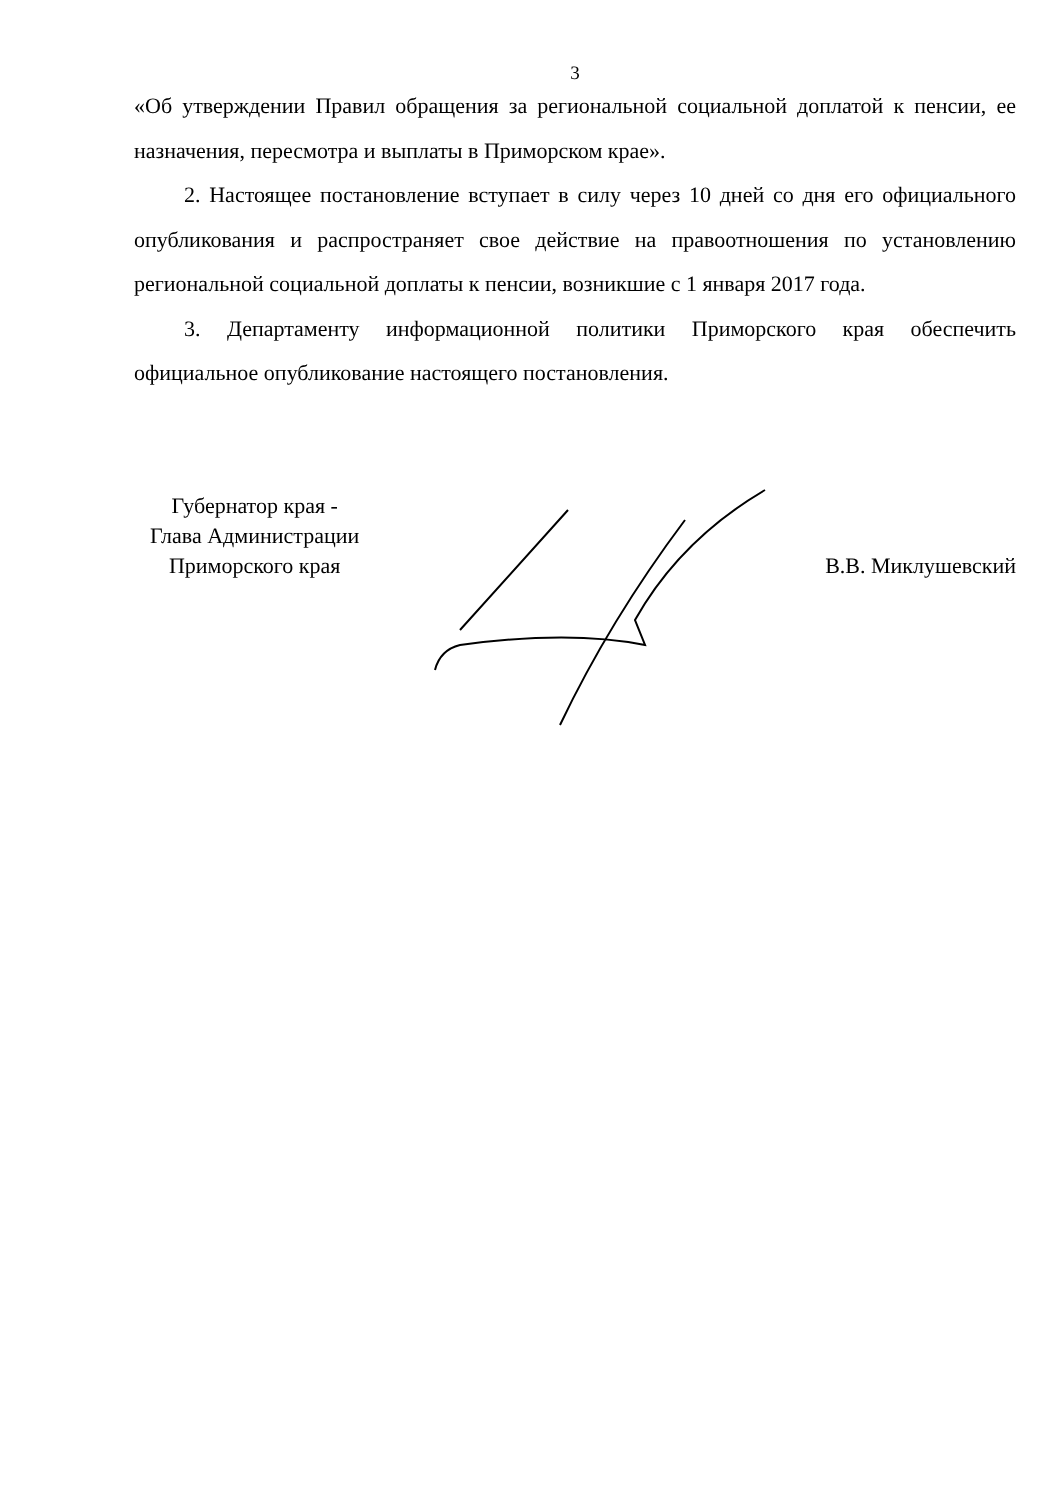3
«Об утверждении Правил обращения за региональной социальной доплатой к пенсии, ее назначения, пересмотра и выплаты в Приморском крае».
2. Настоящее постановление вступает в силу через 10 дней со дня его официального опубликования и распространяет свое действие на правоотношения по установлению региональной социальной доплаты к пенсии, возникшие с 1 января 2017 года.
3. Департаменту информационной политики Приморского края обеспечить официальное опубликование настоящего постановления.
Губернатор края -
Глава Администрации
Приморского края
В.В. Миклушевский